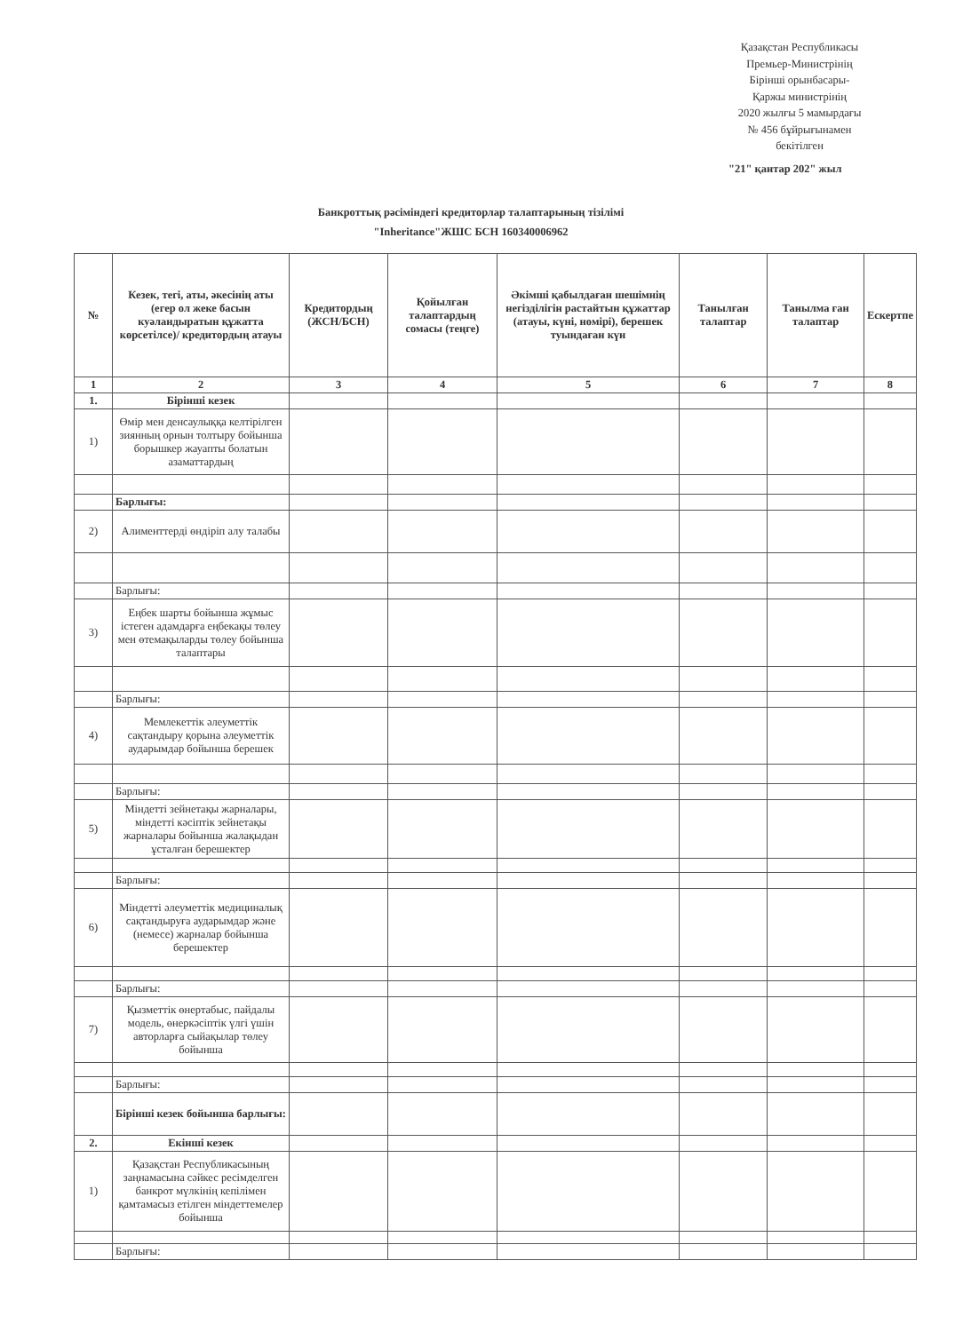Қазақстан Республикасы
Премьер-Министрінің
Бірінші орынбасары-
Қаржы министрінің
2020 жылғы 5 мамырдағы
№ 456 бұйрығынамен
бекітілген
"21" қантар 202" жыл
Банкроттық рәсіміндегі кредиторлар талаптарының тізілімі
"Inheritance"ЖШС БСН 160340006962
| № | Кезек, тегі, аты, әкесінің аты (егер ол жеке басын куәландыратын құжатта көрсетілсе)/ кредитордың атауы | Кредитордың (ЖСН/БСН) | Қойылған талаптардың сомасы (теңге) | Әкімші қабылдаған шешімнің негізділігін растайтын құжаттар (атауы, күні, нөмірі), берешек туындаған күн | Танылған талаптар | Танылма ған талаптар | Ескертпе |
| --- | --- | --- | --- | --- | --- | --- | --- |
| 1 | 2 | 3 | 4 | 5 | 6 | 7 | 8 |
| 1. | Бірінші кезек | | | | | | |
| 1) | Өмір мен денсаулыққа келтірілген зиянның орнын толтыру бойынша борышкер жауапты болатын азаматтардың | | | | | | |
| | Барлығы: | | | | | | |
| 2) | Алименттерді өндіріп алу талабы | | | | | | |
| | Барлығы: | | | | | | |
| 3) | Еңбек шарты бойынша жұмыс істеген адамдарға еңбекақы төлеу мен өтемақыларды төлеу бойынша талаптары | | | | | | |
| | Барлығы: | | | | | | |
| 4) | Мемлекеттік әлеуметтік сақтандыру қорына әлеуметтік аударымдар бойынша берешек | | | | | | |
| | Барлығы: | | | | | | |
| 5) | Міндетті зейнетақы жарналары, міндетті кәсіптік зейнетақы жарналары бойынша жалақыдан ұсталған берешектер | | | | | | |
| | Барлығы: | | | | | | |
| 6) | Міндетті әлеуметтік медициналық сақтандыруға аударымдар және (немесе) жарналар бойынша берешектер | | | | | | |
| | Барлығы: | | | | | | |
| 7) | Қызметтік өнертабыс, пайдалы модель, өнеркәсіптік үлгі үшін авторларға сыйақылар төлеу бойынша | | | | | | |
| | Барлығы: | | | | | | |
| | Бірінші кезек бойынша барлығы: | | | | | | |
| 2. | Екінші кезек | | | | | | |
| 1) | Қазақстан Республикасының заңнамасына сәйкес ресімделген банкрот мүлкінің кепілімен қамтамасыз етілген міндеттемелер бойынша | | | | | | |
| | Барлығы: | | | | | | |